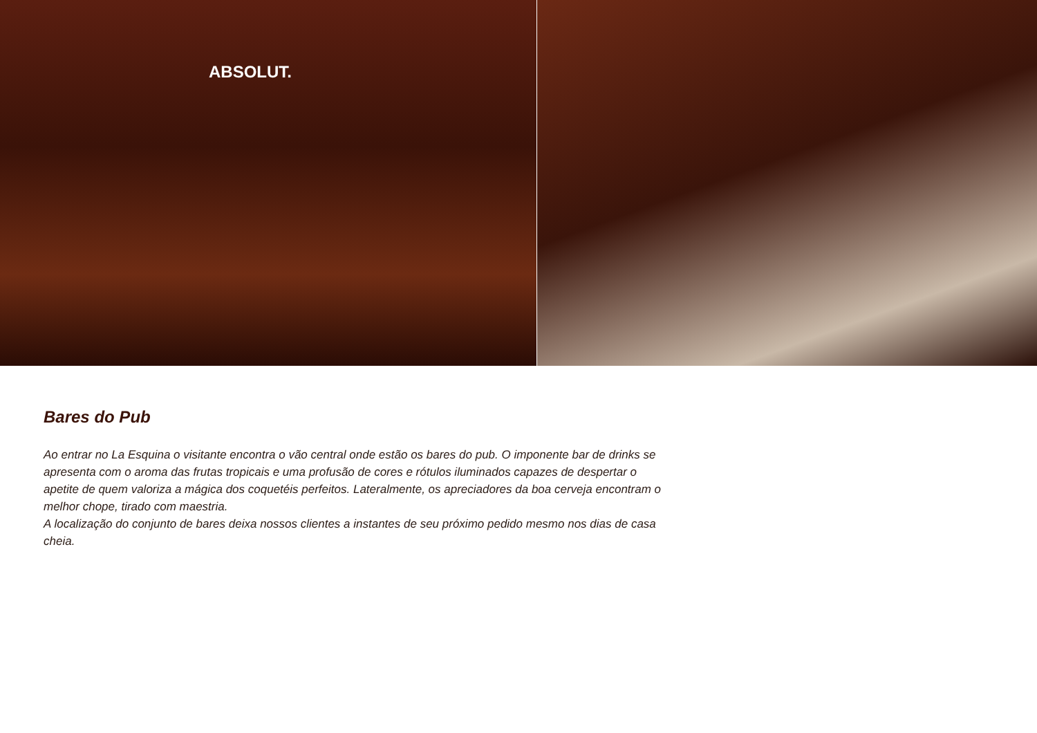ABSOLUT.
Bares do Pub
Ao entrar no La Esquina o visitante encontra o vão central onde estão os bares do pub. O imponente bar de drinks se apresenta com o aroma das frutas tropicais e uma profusão de cores e rótulos iluminados capazes de despertar o apetite de quem valoriza a mágica dos coquetéis perfeitos. Lateralmente, os apreciadores da boa cerveja encontram o melhor chope, tirado com maestria.
A localização do conjunto de bares deixa nossos clientes a instantes de seu próximo pedido mesmo nos dias de casa cheia.